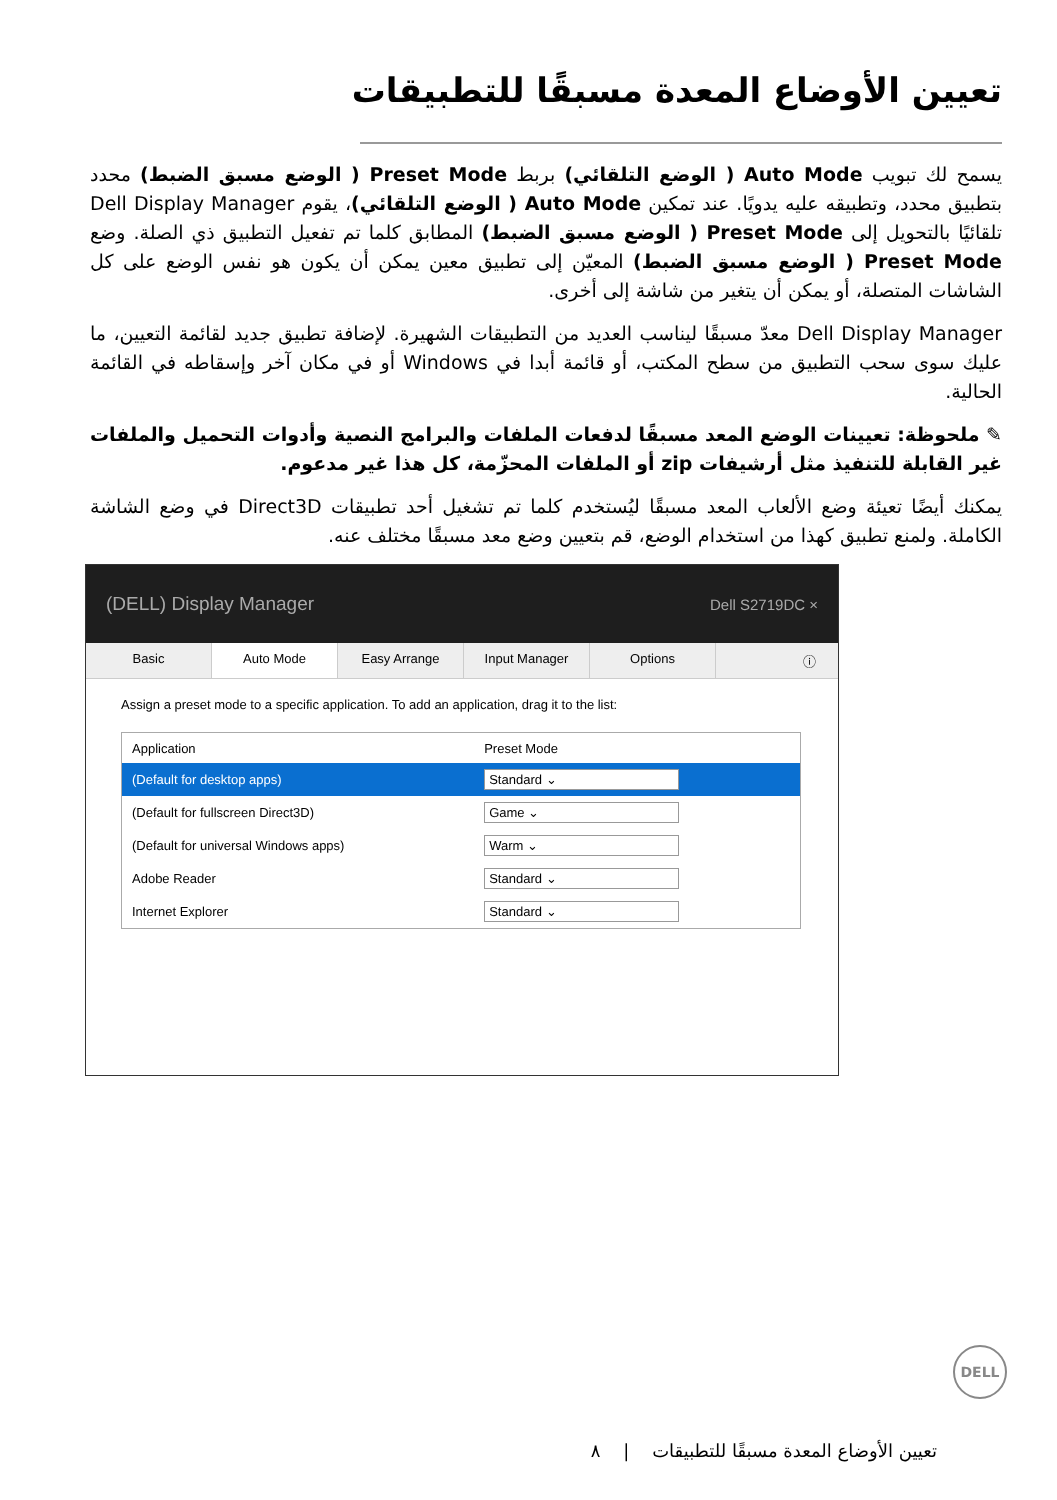تعيين الأوضاع المعدة مسبقًا للتطبيقات
يسمح لك تبويب Auto Mode ( الوضع التلقائي) بربط Preset Mode ( الوضع مسبق الضبط) محدد بتطبيق محدد، وتطبيقه عليه يدويًا. عند تمكين Auto Mode ( الوضع التلقائي)، يقوم Dell Display Manager تلقائيًا بالتحويل إلى Preset Mode ( الوضع مسبق الضبط) المطابق كلما تم تفعيل التطبيق ذي الصلة. وضع Preset Mode ( الوضع مسبق الضبط) المعيّن إلى تطبيق معين يمكن أن يكون هو نفس الوضع على كل الشاشات المتصلة، أو يمكن أن يتغير من شاشة إلى أخرى.
Dell Display Manager معدّ مسبقًا ليناسب العديد من التطبيقات الشهيرة. لإضافة تطبيق جديد لقائمة التعيين، ما عليك سوى سحب التطبيق من سطح المكتب، أو قائمة أبدا في Windows أو في مكان آخر وإسقاطه في القائمة الحالية.
✎ ملحوظة: تعيينات الوضع المعد مسبقًا لدفعات الملفات والبرامج النصية وأدوات التحميل والملفات غير القابلة للتنفيذ مثل أرشيفات zip أو الملفات المحزّمة، كل هذا غير مدعوم.
يمكنك أيضًا تعيئة وضع الألعاب المعد مسبقًا ليُستخدم كلما تم تشغيل أحد تطبيقات Direct3D في وضع الشاشة الكاملة. ولمنع تطبيق كهذا من استخدام الوضع، قم بتعيين وضع معد مسبقًا مختلف عنه.
(DELL) Display Manager Dell S2719DC ×
Basic Auto Mode Easy Arrange Input Manager Options ⓘ
Assign a preset mode to a specific application. To add an application, drag it to the list:
| Application | Preset Mode |
| --- | --- |
| (Default for desktop apps) | Standard ⌄ |
| (Default for fullscreen Direct3D) | Game ⌄ |
| (Default for universal Windows apps) | Warm ⌄ |
| Adobe Reader | Standard ⌄ |
| Internet Explorer | Standard ⌄ |
DELL
تعيين الأوضاع المعدة مسبقًا للتطبيقات | ٨